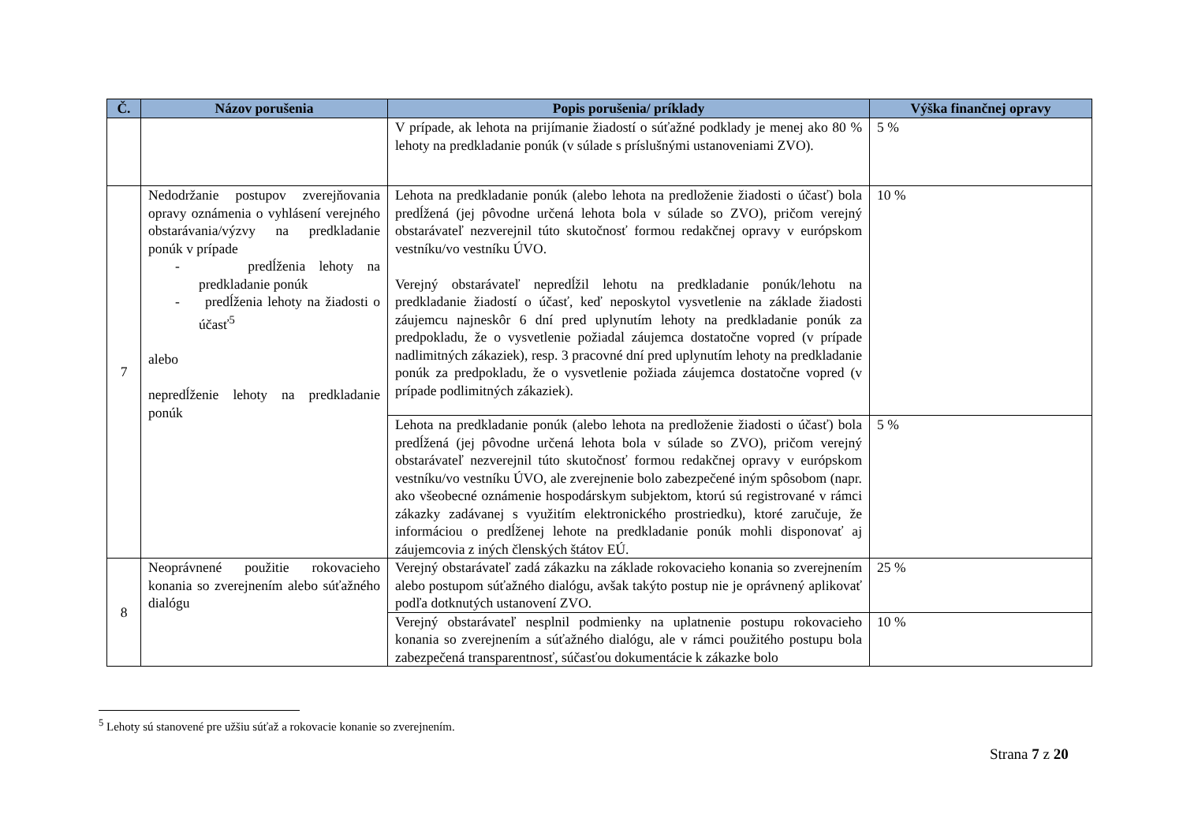| Č. | Názov porušenia | Popis porušenia/ príklady | Výška finančnej opravy |
| --- | --- | --- | --- |
| | | V prípade, ak lehota na prijímanie žiadostí o súťažné podklady je menej ako 80 % lehoty na predkladanie ponúk (v súlade s príslušnými ustanoveniami ZVO). | 5 % |
| 7 | Nedodržanie postupov zverejňovania opravy oznámenia o vyhlásení verejného obstarávania/výzvy na predkladanie ponúk v prípade - predĺženia lehoty na predkladanie ponúk - predĺženia lehoty na žiadosti o účasť<sup>5</sup> alebo nepredĺženie lehoty na predkladanie ponúk | Lehota na predkladanie ponúk (alebo lehota na predloženie žiadosti o účasť) bola predĺžená (jej pôvodne určená lehota bola v súlade so ZVO), pričom verejný obstarávateľ nezverejnil túto skutočnosť formou redakčnej opravy v európskom vestníku/vo vestníku ÚVO. Verejný obstarávateľ nepredĺžil lehotu na predkladanie ponúk/lehotu na predkladanie žiadostí o účasť, keď neposkytol vysvetlenie na základe žiadosti záujemcu najneskôr 6 dní pred uplynutím lehoty na predkladanie ponúk za predpokladu, že o vysvetlenie požiadal záujemca dostatočne vopred (v prípade nadlimitných zákaziek), resp. 3 pracovné dní pred uplynutím lehoty na predkladanie ponúk za predpokladu, že o vysvetlenie požiada záujemca dostatočne vopred (v prípade podlimitných zákaziek). | 10 % |
| | | Lehota na predkladanie ponúk (alebo lehota na predloženie žiadosti o účasť) bola predĺžená (jej pôvodne určená lehota bola v súlade so ZVO), pričom verejný obstarávateľ nezverejnil túto skutočnosť formou redakčnej opravy v európskom vestníku/vo vestníku ÚVO, ale zverejnenie bolo zabezpečené iným spôsobom (napr. ako všeobecné oznámenie hospodárskym subjektom, ktorú sú registrované v rámci zákazky zadávanej s využitím elektronického prostriedku), ktoré zaručuje, že informáciou o predĺženej lehote na predkladanie ponúk mohli disponovať aj záujemcovia z iných členských štátov EÚ. | 5 % |
| 8 | Neoprávnené použitie rokovacieho konania so zverejnením alebo súťažného dialógu | Verejný obstarávateľ zadá zákazku na základe rokovacieho konania so zverejnením alebo postupom súťažného dialógu, avšak takýto postup nie je oprávnený aplikovať podľa dotknutých ustanovení ZVO. | 25 % |
| | | Verejný obstarávateľ nesplnil podmienky na uplatnenie postupu rokovacieho konania so zverejnením a súťažného dialógu, ale v rámci použitého postupu bola zabezpečená transparentnosť, súčasťou dokumentácie k zákazke bolo | 10 % |
<sup>5</sup> Lehoty sú stanovené pre užšiu súťaž a rokovacie konanie so zverejnením.
Strana 7 z 20